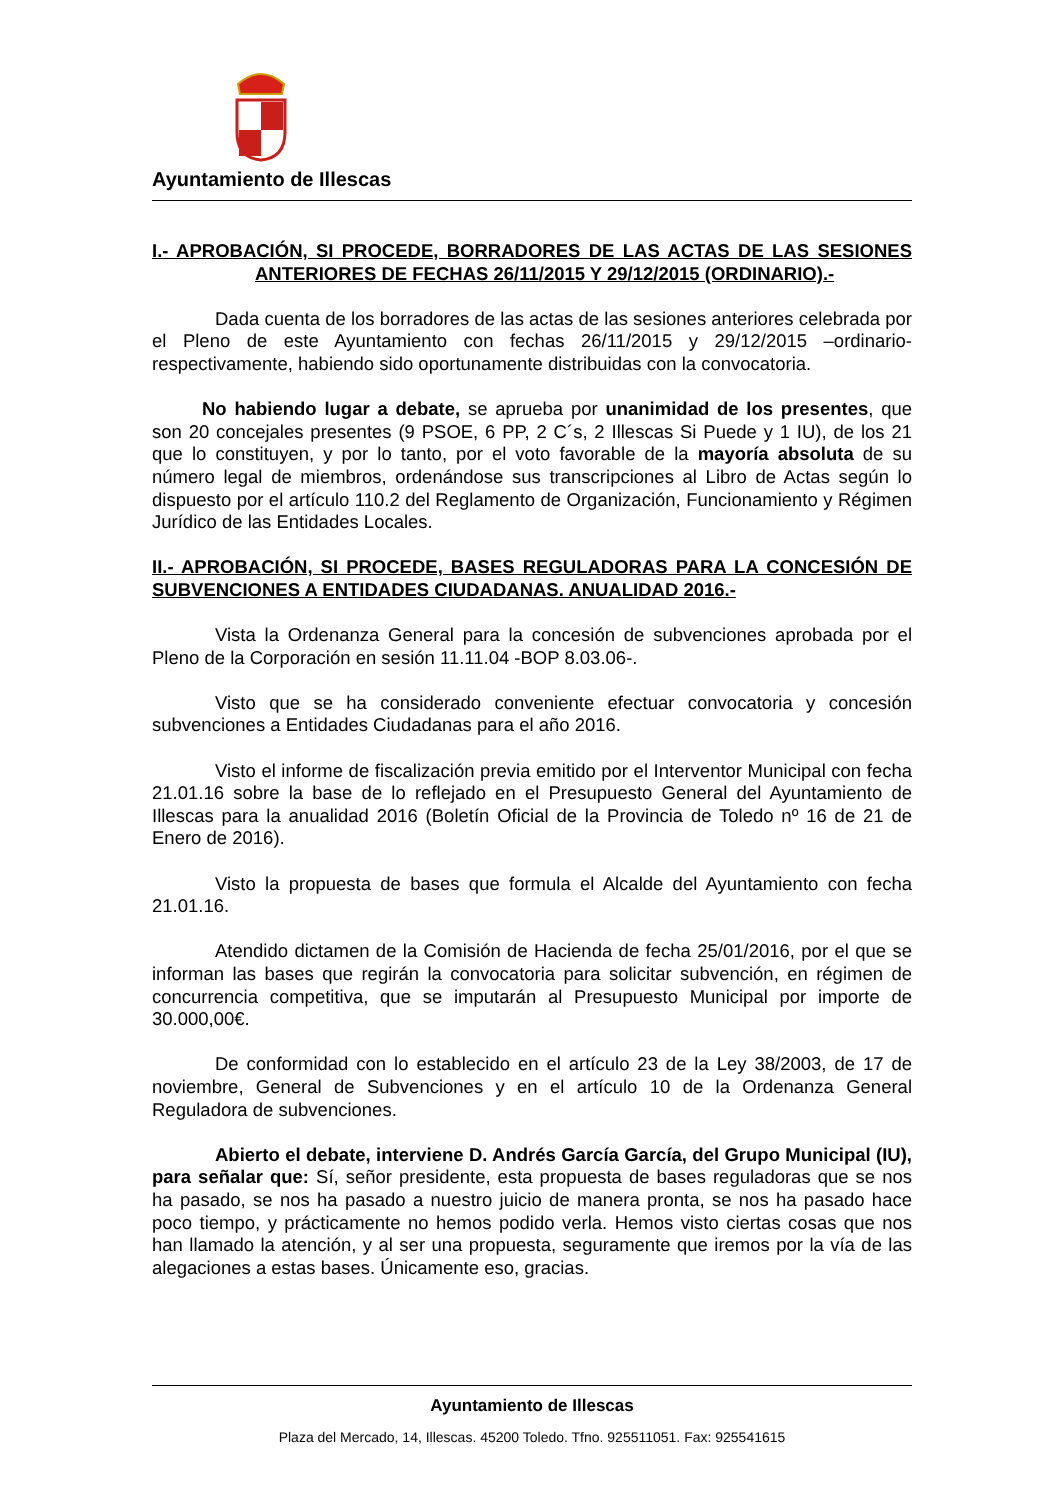Ayuntamiento de Illescas
I.- APROBACIÓN, SI PROCEDE, BORRADORES DE LAS ACTAS DE LAS SESIONES ANTERIORES DE FECHAS 26/11/2015 Y 29/12/2015 (ORDINARIO).-
Dada cuenta de los borradores de las actas de las sesiones anteriores celebrada por el Pleno de este Ayuntamiento con fechas 26/11/2015 y 29/12/2015 –ordinario- respectivamente, habiendo sido oportunamente distribuidas con la convocatoria.
No habiendo lugar a debate, se aprueba por unanimidad de los presentes, que son 20 concejales presentes (9 PSOE, 6 PP, 2 C´s, 2 Illescas Si Puede y 1 IU), de los 21 que lo constituyen, y por lo tanto, por el voto favorable de la mayoría absoluta de su número legal de miembros, ordenándose sus transcripciones al Libro de Actas según lo dispuesto por el artículo 110.2 del Reglamento de Organización, Funcionamiento y Régimen Jurídico de las Entidades Locales.
II.- APROBACIÓN, SI PROCEDE, BASES REGULADORAS PARA LA CONCESIÓN DE SUBVENCIONES A ENTIDADES CIUDADANAS. ANUALIDAD 2016.-
Vista la Ordenanza General para la concesión de subvenciones aprobada por el Pleno de la Corporación en sesión 11.11.04 -BOP 8.03.06-.
Visto que se ha considerado conveniente efectuar convocatoria y concesión subvenciones a Entidades Ciudadanas para el año 2016.
Visto el informe de fiscalización previa emitido por el Interventor Municipal con fecha 21.01.16 sobre la base de lo reflejado en el Presupuesto General del Ayuntamiento de Illescas para la anualidad 2016 (Boletín Oficial de la Provincia de Toledo nº 16 de 21 de Enero de 2016).
Visto la propuesta de bases que formula el Alcalde del Ayuntamiento con fecha 21.01.16.
Atendido dictamen de la Comisión de Hacienda de fecha 25/01/2016, por el que se informan las bases que regirán la convocatoria para solicitar subvención, en régimen de concurrencia competitiva, que se imputarán al Presupuesto Municipal por importe de 30.000,00€.
De conformidad con lo establecido en el artículo 23 de la Ley 38/2003, de 17 de noviembre, General de Subvenciones y en el artículo 10 de la Ordenanza General Reguladora de subvenciones.
Abierto el debate, interviene D. Andrés García García, del Grupo Municipal (IU), para señalar que: Sí, señor presidente, esta propuesta de bases reguladoras que se nos ha pasado, se nos ha pasado a nuestro juicio de manera pronta, se nos ha pasado hace poco tiempo, y prácticamente no hemos podido verla. Hemos visto ciertas cosas que nos han llamado la atención, y al ser una propuesta, seguramente que iremos por la vía de las alegaciones a estas bases. Únicamente eso, gracias.
Ayuntamiento de Illescas
Plaza del Mercado, 14, Illescas. 45200 Toledo. Tfno. 925511051. Fax: 925541615